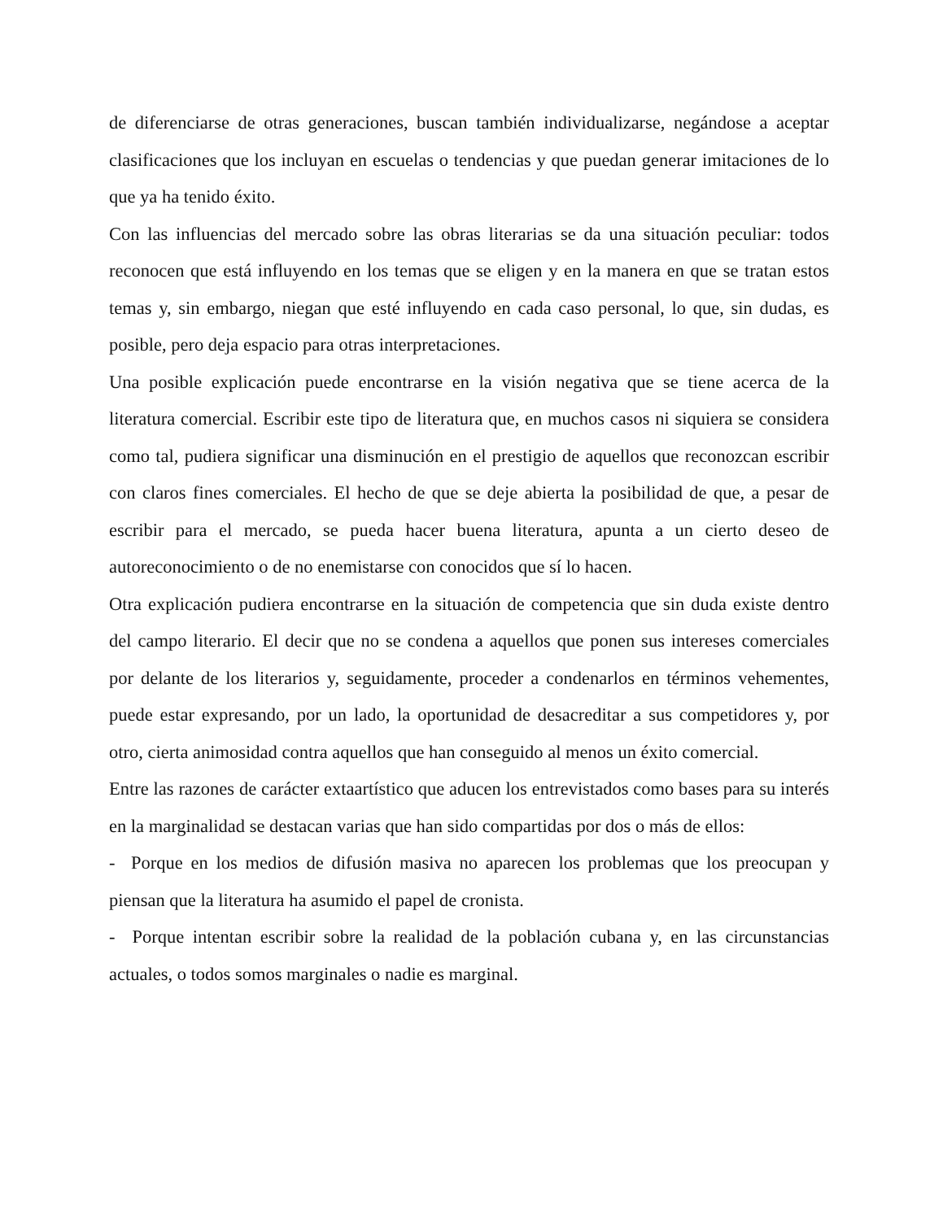de diferenciarse de otras generaciones, buscan también individualizarse, negándose a aceptar clasificaciones que los incluyan en escuelas o tendencias y que puedan generar imitaciones de lo que ya ha tenido éxito.
Con las influencias del mercado sobre las obras literarias se da una situación peculiar: todos reconocen que está influyendo en los temas que se eligen y en la manera en que se tratan estos temas y, sin embargo, niegan que esté influyendo en cada caso personal, lo que, sin dudas, es posible, pero deja espacio para otras interpretaciones.
Una posible explicación puede encontrarse en la visión negativa que se tiene acerca de la literatura comercial. Escribir este tipo de literatura que, en muchos casos ni siquiera se considera como tal, pudiera significar una disminución en el prestigio de aquellos que reconozcan escribir con claros fines comerciales. El hecho de que se deje abierta la posibilidad de que, a pesar de escribir para el mercado, se pueda hacer buena literatura, apunta a un cierto deseo de autoreconocimiento o de no enemistarse con conocidos que sí lo hacen.
Otra explicación pudiera encontrarse en la situación de competencia que sin duda existe dentro del campo literario. El decir que no se condena a aquellos que ponen sus intereses comerciales por delante de los literarios y, seguidamente, proceder a condenarlos en términos vehementes, puede estar expresando, por un lado, la oportunidad de desacreditar a sus competidores y, por otro, cierta animosidad contra aquellos que han conseguido al menos un éxito comercial.
Entre las razones de carácter extaartístico que aducen los entrevistados como bases para su interés en la marginalidad se destacan varias que han sido compartidas por dos o más de ellos:
- Porque en los medios de difusión masiva no aparecen los problemas que los preocupan y piensan que la literatura ha asumido el papel de cronista.
- Porque intentan escribir sobre la realidad de la población cubana y, en las circunstancias actuales, o todos somos marginales o nadie es marginal.